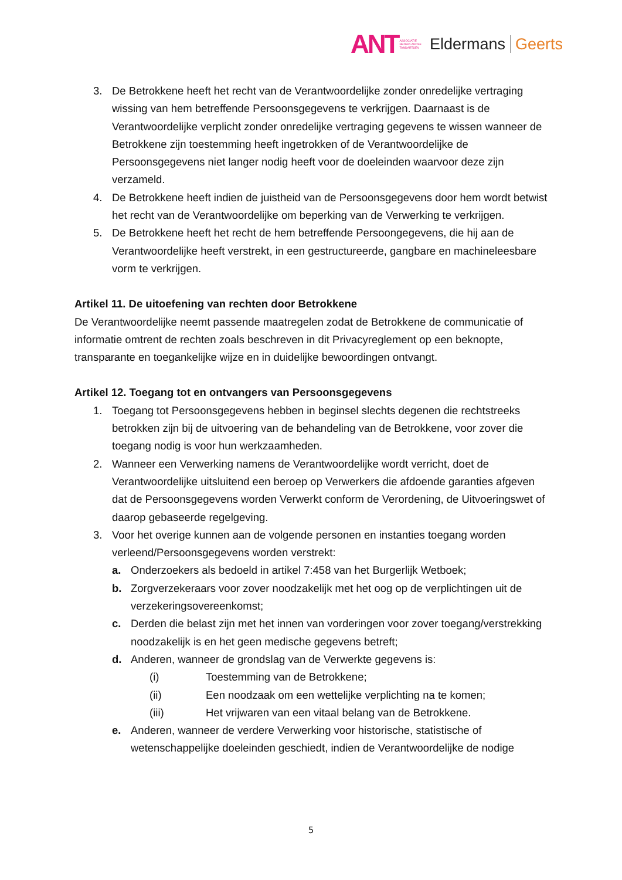ANT ASSOCIATIE
NEDERLANDSE
TANDARTSEN Eldermans Geerts
3. De Betrokkene heeft het recht van de Verantwoordelijke zonder onredelijke vertraging wissing van hem betreffende Persoonsgegevens te verkrijgen. Daarnaast is de Verantwoordelijke verplicht zonder onredelijke vertraging gegevens te wissen wanneer de Betrokkene zijn toestemming heeft ingetrokken of de Verantwoordelijke de Persoonsgegevens niet langer nodig heeft voor de doeleinden waarvoor deze zijn verzameld.
4. De Betrokkene heeft indien de juistheid van de Persoonsgegevens door hem wordt betwist het recht van de Verantwoordelijke om beperking van de Verwerking te verkrijgen.
5. De Betrokkene heeft het recht de hem betreffende Persoongegevens, die hij aan de Verantwoordelijke heeft verstrekt, in een gestructureerde, gangbare en machineleesbare vorm te verkrijgen.
Artikel 11. De uitoefening van rechten door Betrokkene
De Verantwoordelijke neemt passende maatregelen zodat de Betrokkene de communicatie of informatie omtrent de rechten zoals beschreven in dit Privacyreglement op een beknopte, transparante en toegankelijke wijze en in duidelijke bewoordingen ontvangt.
Artikel 12. Toegang tot en ontvangers van Persoonsgegevens
1. Toegang tot Persoonsgegevens hebben in beginsel slechts degenen die rechtstreeks betrokken zijn bij de uitvoering van de behandeling van de Betrokkene, voor zover die toegang nodig is voor hun werkzaamheden.
2. Wanneer een Verwerking namens de Verantwoordelijke wordt verricht, doet de Verantwoordelijke uitsluitend een beroep op Verwerkers die afdoende garanties afgeven dat de Persoonsgegevens worden Verwerkt conform de Verordening, de Uitvoeringswet of daarop gebaseerde regelgeving.
3. Voor het overige kunnen aan de volgende personen en instanties toegang worden verleend/Persoonsgegevens worden verstrekt:
a. Onderzoekers als bedoeld in artikel 7:458 van het Burgerlijk Wetboek;
b. Zorgverzekeraars voor zover noodzakelijk met het oog op de verplichtingen uit de verzekeringsovereenkomst;
c. Derden die belast zijn met het innen van vorderingen voor zover toegang/verstrekking noodzakelijk is en het geen medische gegevens betreft;
d. Anderen, wanneer de grondslag van de Verwerkte gegevens is:
(i) Toestemming van de Betrokkene;
(ii) Een noodzaak om een wettelijke verplichting na te komen;
(iii) Het vrijwaren van een vitaal belang van de Betrokkene.
e. Anderen, wanneer de verdere Verwerking voor historische, statistische of wetenschappelijke doeleinden geschiedt, indien de Verantwoordelijke de nodige
5